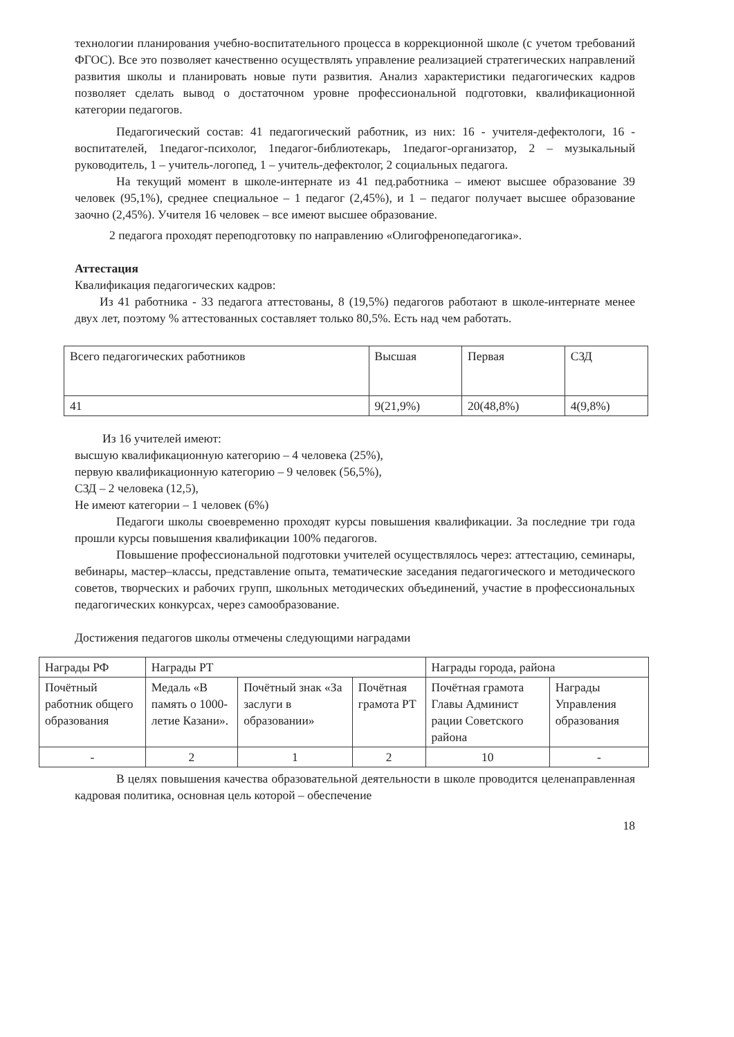технологии планирования учебно-воспитательного процесса в коррекционной школе (с учетом требований ФГОС). Все это позволяет качественно осуществлять управление реализацией стратегических направлений развития школы и планировать новые пути развития. Анализ характеристики педагогических кадров позволяет сделать вывод о достаточном уровне профессиональной подготовки, квалификационной категории педагогов.
Педагогический состав: 41 педагогический работник, из них: 16 - учителя-дефектологи, 16 - воспитателей, 1педагог-психолог, 1педагог-библиотекарь, 1педагог-организатор, 2 – музыкальный руководитель, 1 – учитель-логопед, 1 – учитель-дефектолог, 2 социальных педагога.
На текущий момент в школе-интернате из 41 пед.работника – имеют высшее образование 39 человек (95,1%), среднее специальное – 1 педагог (2,45%), и 1 – педагог получает высшее образование заочно (2,45%). Учителя 16 человек – все имеют высшее образование.
2 педагога проходят переподготовку по направлению «Олигофренопедагогика».
Аттестация
Квалификация педагогических кадров:
Из 41 работника - 33 педагога аттестованы, 8 (19,5%) педагогов работают в школе-интернате менее двух лет, поэтому % аттестованных составляет только 80,5%. Есть над чем работать.
| Всего педагогических работников | Высшая | Первая | СЗД |
| 41 | 9(21,9%) | 20(48,8%) | 4(9,8%) |
Из 16 учителей имеют:
высшую квалификационную категорию – 4 человека (25%),
первую квалификационную категорию – 9 человек (56,5%),
СЗД – 2 человека (12,5),
Не имеют категории – 1 человек (6%)
Педагоги школы своевременно проходят курсы повышения квалификации. За последние три года прошли курсы повышения квалификации 100% педагогов.
Повышение профессиональной подготовки учителей осуществлялось через: аттестацию, семинары, вебинары, мастер–классы, представление опыта, тематические заседания педагогического и методического советов, творческих и рабочих групп, школьных методических объединений, участие в профессиональных педагогических конкурсах, через самообразование.
Достижения педагогов школы отмечены следующими наградами
| Награды РФ | Награды РТ | | | Награды города, района | |
| Почётный работник общего образования | Медаль «В память о 1000-летие Казани». | Почётный знак «За заслуги в образовании» | Почётная грамота РТ | Почётная грамота Главы Админист рации Советского района | Награды Управления образования |
| - | 2 | 1 | 2 | 10 | - |
В целях повышения качества образовательной деятельности в школе проводится целенаправленная кадровая политика, основная цель которой – обеспечение
18